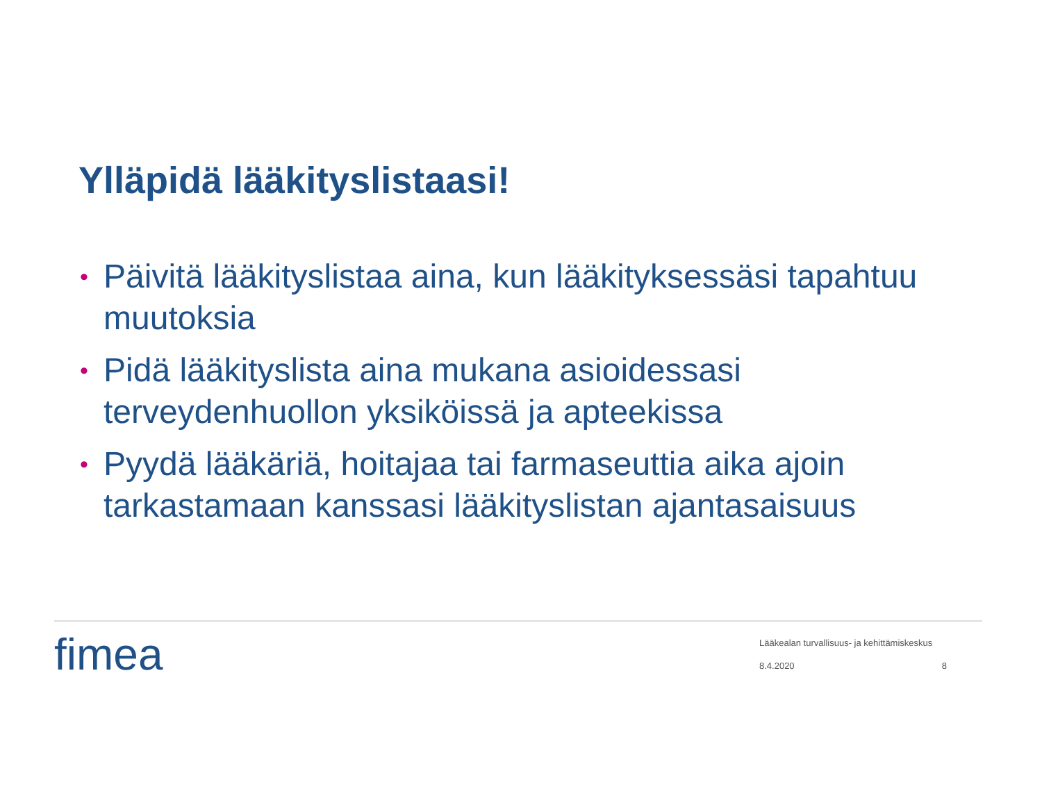Ylläpidä lääkityslistaasi!
• Päivitä lääkityslistaa aina, kun lääkityksessäsi tapahtuu muutoksia
• Pidä lääkityslista aina mukana asioidessasi terveydenhuollon yksiköissä ja apteekissa
• Pyydä lääkäriä, hoitajaa tai farmaseuttia aika ajoin tarkastamaan kanssasi lääkityslistan ajantasaisuus
fimea
Lääkealan turvallisuus- ja kehittämiskeskus
8.4.2020 8